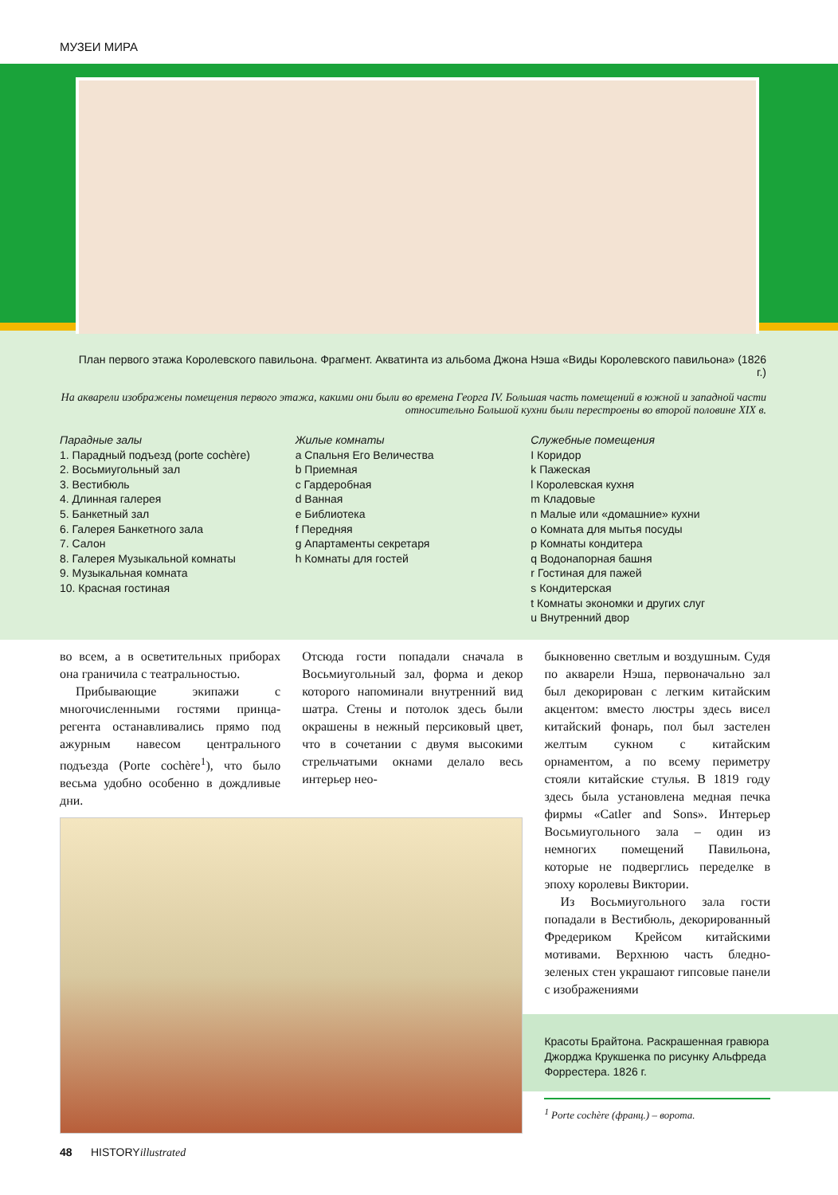МУЗЕИ МИРА
План первого этажа Королевского павильона. Фрагмент. Акватинта из альбома Джона Нэша «Виды Королевского павильона» (1826 г.)
На акварели изображены помещения первого этажа, какими они были во времена Георга IV. Большая часть помещений в южной и западной части относительно Большой кухни были перестроены во второй половине XIX в.
Парадные залы
1. Парадный подъезд (porte cochère)
2. Восьмиугольный зал
3. Вестибюль
4. Длинная галерея
5. Банкетный зал
6. Галерея Банкетного зала
7. Салон
8. Галерея Музыкальной комнаты
9. Музыкальная комната
10. Красная гостиная
Жилые комнаты
a Спальня Его Величества
b Приемная
c Гардеробная
d Ванная
e Библиотека
f Передняя
g Апартаменты секретаря
h Комнаты для гостей
Служебные помещения
I Коридор
k Пажеская
l Королевская кухня
m Кладовые
n Малые или «домашние» кухни
o Комната для мытья посуды
p Комнаты кондитера
q Водонапорная башня
r Гостиная для пажей
s Кондитерская
t Комнаты экономки и других слуг
u Внутренний двор
во всем, а в осветительных приборах она граничила с театральностью.
Прибывающие экипажи с многочисленными гостями принца-регента останавливались прямо под ажурным навесом центрального подъезда (Porte cochère<sup>1</sup>), что было весьма удобно особенно в дождливые дни.
Отсюда гости попадали сначала в Восьмиугольный зал, форма и декор которого напоминали внутренний вид шатра. Стены и потолок здесь были окрашены в нежный персиковый цвет, что в сочетании с двумя высокими стрельчатыми окнами делало весь интерьер нео-
быкновенно светлым и воздушным. Судя по акварели Нэша, первоначально зал был декорирован с легким китайским акцентом: вместо люстры здесь висел китайский фонарь, пол был застелен желтым сукном с китайским орнаментом, а по всему периметру стояли китайские стулья. В 1819 году здесь была установлена медная печка фирмы «Catler and Sons». Интерьер Восьмиугольного зала – один из немногих помещений Павильона, которые не подверглись переделке в эпоху королевы Виктории.
Из Восьмиугольного зала гости попадали в Вестибюль, декорированный Фредериком Крейсом китайскими мотивами. Верхнюю часть бледно-зеленых стен украшают гипсовые панели с изображениями
Красоты Брайтона. Раскрашенная гравюра Джорджа Крукшенка по рисунку Альфреда Форрестера. 1826 г.
<sup>1</sup> Porte cochère (франц.) – ворота.
48 HISTORYillustrated